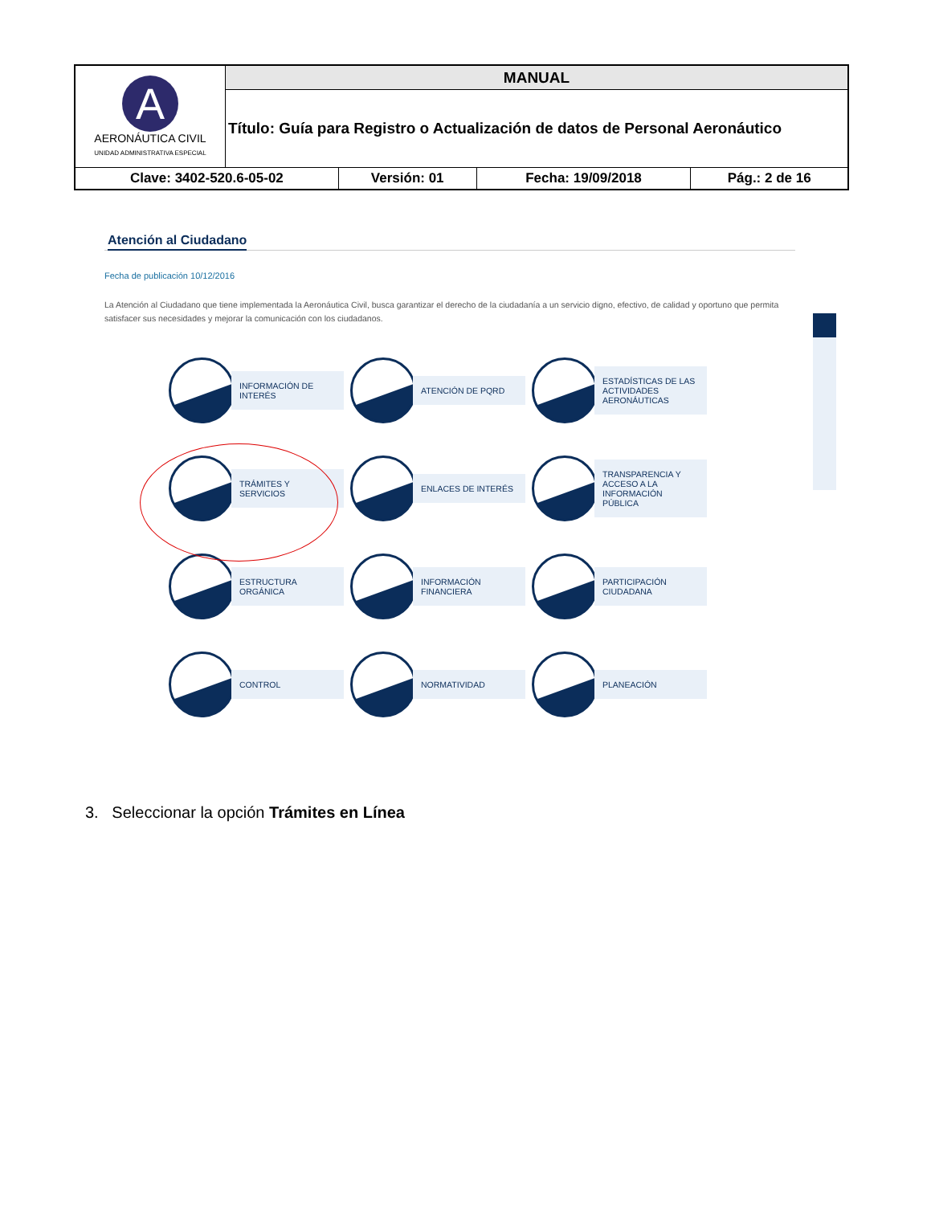| A AERONÁUTICA CIVIL UNIDAD ADMINISTRATIVA ESPECIAL | MANUAL | | | |
| | Título: Guía para Registro o Actualización de datos de Personal Aeronáutico | | | |
| Clave: 3402-520.6-05-02 | | Versión: 01 | Fecha: 19/09/2018 | Pág.: 2 de 16 |
Atención al Ciudadano
Fecha de publicación 10/12/2016
La Atención al Ciudadano que tiene implementada la Aeronáutica Civil, busca garantizar el derecho de la ciudadanía a un servicio digno, efectivo, de calidad y oportuno que permita satisfacer sus necesidades y mejorar la comunicación con los ciudadanos.
INFORMACIÓN DE INTERÉS
ATENCIÓN DE PQRD
ESTADÍSTICAS DE LAS ACTIVIDADES AERONÁUTICAS
TRÁMITES Y SERVICIOS
ENLACES DE INTERÉS
TRANSPARENCIA Y ACCESO A LA INFORMACIÓN PÚBLICA
ESTRUCTURA ORGÁNICA
INFORMACIÓN FINANCIERA
PARTICIPACIÓN CIUDADANA
CONTROL
NORMATIVIDAD
PLANEACIÓN
3. Seleccionar la opción Trámites en Línea